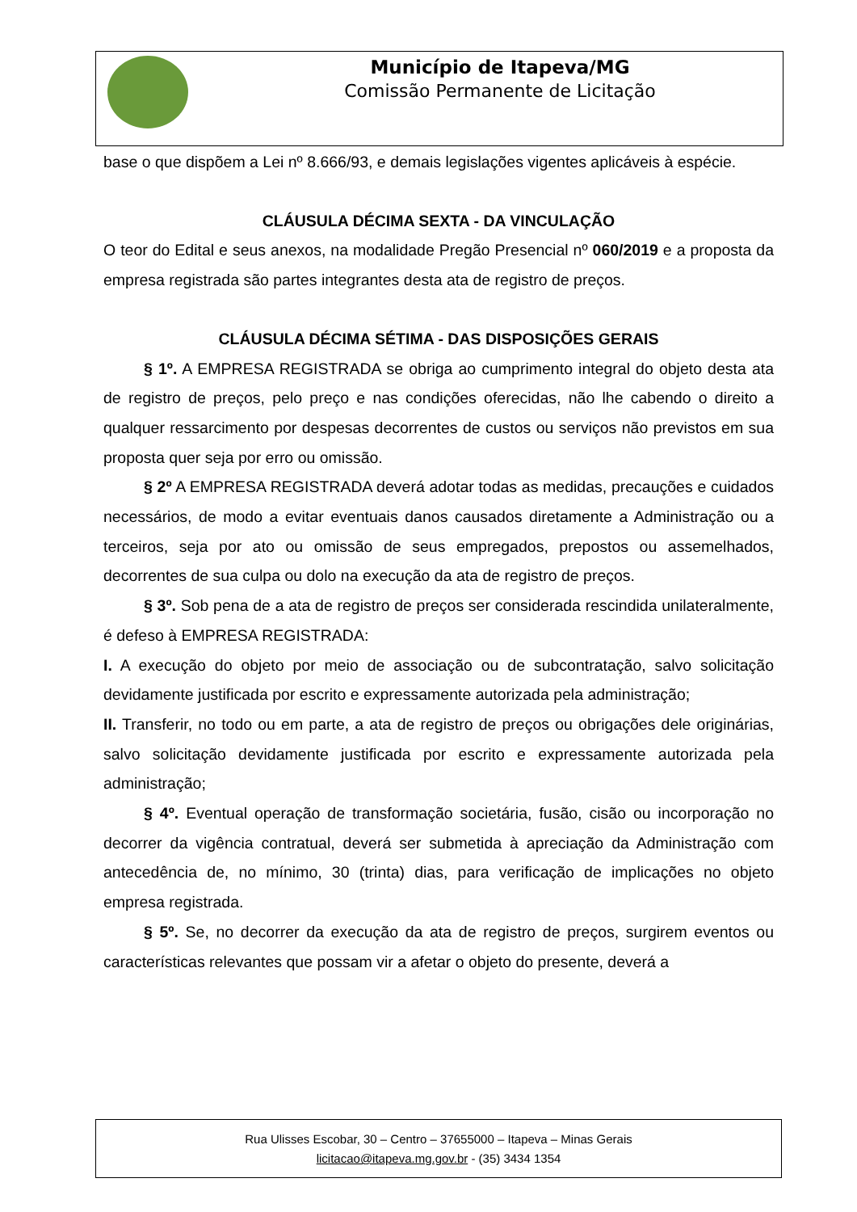Município de Itapeva/MG
Comissão Permanente de Licitação
base o que dispõem a Lei nº 8.666/93, e demais legislações vigentes aplicáveis à espécie.
CLÁUSULA DÉCIMA SEXTA - DA VINCULAÇÃO
O teor do Edital e seus anexos, na modalidade Pregão Presencial nº 060/2019 e a proposta da empresa registrada são partes integrantes desta ata de registro de preços.
CLÁUSULA DÉCIMA SÉTIMA - DAS DISPOSIÇÕES GERAIS
§ 1º. A EMPRESA REGISTRADA se obriga ao cumprimento integral do objeto desta ata de registro de preços, pelo preço e nas condições oferecidas, não lhe cabendo o direito a qualquer ressarcimento por despesas decorrentes de custos ou serviços não previstos em sua proposta quer seja por erro ou omissão.
§ 2º A EMPRESA REGISTRADA deverá adotar todas as medidas, precauções e cuidados necessários, de modo a evitar eventuais danos causados diretamente a Administração ou a terceiros, seja por ato ou omissão de seus empregados, prepostos ou assemelhados, decorrentes de sua culpa ou dolo na execução da ata de registro de preços.
§ 3º. Sob pena de a ata de registro de preços ser considerada rescindida unilateralmente, é defeso à EMPRESA REGISTRADA:
I. A execução do objeto por meio de associação ou de subcontratação, salvo solicitação devidamente justificada por escrito e expressamente autorizada pela administração;
II. Transferir, no todo ou em parte, a ata de registro de preços ou obrigações dele originárias, salvo solicitação devidamente justificada por escrito e expressamente autorizada pela administração;
§ 4º. Eventual operação de transformação societária, fusão, cisão ou incorporação no decorrer da vigência contratual, deverá ser submetida à apreciação da Administração com antecedência de, no mínimo, 30 (trinta) dias, para verificação de implicações no objeto empresa registrada.
§ 5º. Se, no decorrer da execução da ata de registro de preços, surgirem eventos ou características relevantes que possam vir a afetar o objeto do presente, deverá a
Rua Ulisses Escobar, 30 – Centro – 37655000 – Itapeva – Minas Gerais
licitacao@itapeva.mg.gov.br - (35) 3434 1354